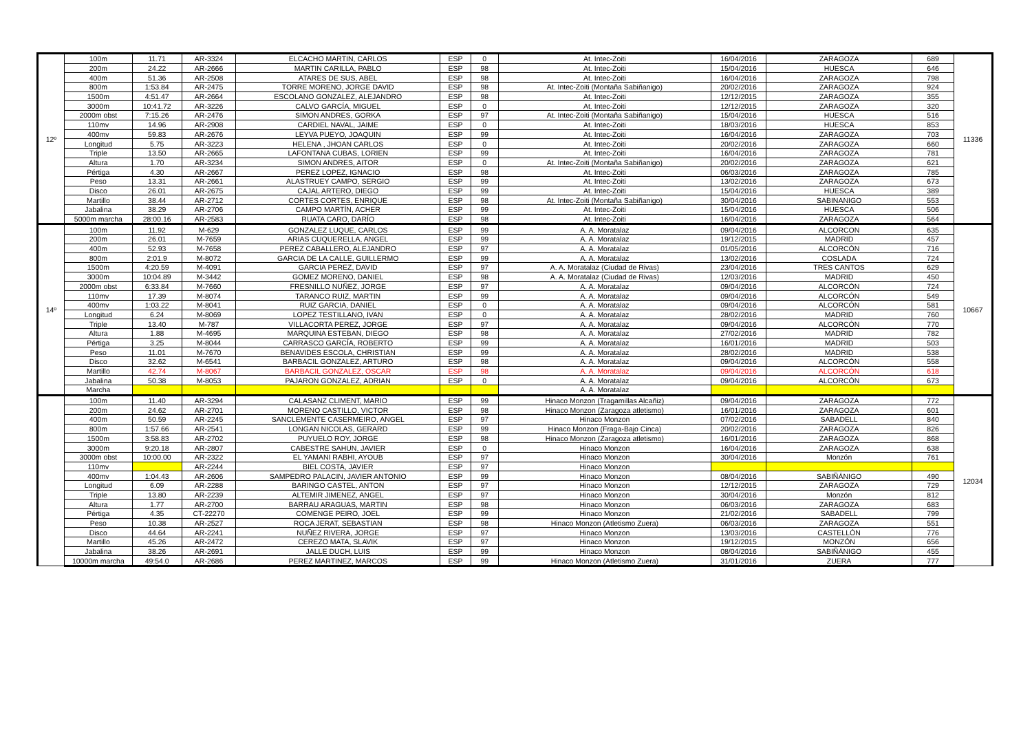| 12º | 100m | 11.71 | AR-3324 | ELCACHO MARTIN, CARLOS | ESP | 0 | At. Intec-Zoiti | 16/04/2016 | ZARAGOZA | 689 | 11336 |
| | 200m | 24.22 | AR-2666 | MARTIN CARILLA, PABLO | ESP | 98 | At. Intec-Zoiti | 15/04/2016 | HUESCA | 646 | |
| | 400m | 51.36 | AR-2508 | ATARES DE SUS, ABEL | ESP | 98 | At. Intec-Zoiti | 16/04/2016 | ZARAGOZA | 798 | |
| | 800m | 1:53.84 | AR-2475 | TORRE MORENO, JORGE DAVID | ESP | 98 | At. Intec-Zoiti (Montaña Sabiñanigo) | 20/02/2016 | ZARAGOZA | 924 | |
| | 1500m | 4:51.47 | AR-2664 | ESCOLANO GONZALEZ, ALEJANDRO | ESP | 98 | At. Intec-Zoiti | 12/12/2015 | ZARAGOZA | 355 | |
| | 3000m | 10:41.72 | AR-3226 | CALVO GARCÍA, MIGUEL | ESP | 0 | At. Intec-Zoiti | 12/12/2015 | ZARAGOZA | 320 | |
| | 2000m obst | 7:15.26 | AR-2476 | SIMON ANDRES, GORKA | ESP | 97 | At. Intec-Zoiti (Montaña Sabiñanigo) | 15/04/2016 | HUESCA | 516 | |
| | 110mv | 14.96 | AR-2908 | CARDIEL NAVAL, JAIME | ESP | 0 | At. Intec-Zoiti | 18/03/2016 | HUESCA | 853 | |
| | 400mv | 59.83 | AR-2676 | LEYVA PUEYO, JOAQUIN | ESP | 99 | At. Intec-Zoiti | 16/04/2016 | ZARAGOZA | 703 | |
| | Longitud | 5.75 | AR-3223 | HELENA , JHOAN CARLOS | ESP | 0 | At. Intec-Zoiti | 20/02/2016 | ZARAGOZA | 660 | |
| | Triple | 13.50 | AR-2665 | LAFONTANA CUBAS, LORIEN | ESP | 99 | At. Intec-Zoiti | 16/04/2016 | ZARAGOZA | 781 | |
| | Altura | 1.70 | AR-3234 | SIMON ANDRES, AITOR | ESP | 0 | At. Intec-Zoiti (Montaña Sabiñanigo) | 20/02/2016 | ZARAGOZA | 621 | |
| | Pértiga | 4.30 | AR-2667 | PEREZ LOPEZ, IGNACIO | ESP | 98 | At. Intec-Zoiti | 06/03/2016 | ZARAGOZA | 785 | |
| | Peso | 13.31 | AR-2661 | ALASTRUEY CAMPO, SERGIO | ESP | 99 | At. Intec-Zoiti | 13/02/2016 | ZARAGOZA | 673 | |
| | Disco | 26.01 | AR-2675 | CAJAL ARTERO, DIEGO | ESP | 99 | At. Intec-Zoiti | 15/04/2016 | HUESCA | 389 | |
| | Martillo | 38.44 | AR-2712 | CORTES CORTES, ENRIQUE | ESP | 98 | At. Intec-Zoiti (Montaña Sabiñanigo) | 30/04/2016 | SABINANIGO | 553 | |
| | Jabalina | 38.29 | AR-2706 | CAMPO MARTÍN, ACHER | ESP | 99 | At. Intec-Zoiti | 15/04/2016 | HUESCA | 506 | |
| | 5000m marcha | 28:00.16 | AR-2583 | RUATA CARO, DARÍO | ESP | 98 | At. Intec-Zoiti | 16/04/2016 | ZARAGOZA | 564 | |
| 14º | 100m | 11.92 | M-629 | GONZALEZ LUQUE, CARLOS | ESP | 99 | A. A. Moratalaz | 09/04/2016 | ALCORCON | 635 | 10667 |
| | 200m | 26.01 | M-7659 | ARIAS CUQUERELLA, ANGEL | ESP | 99 | A. A. Moratalaz | 19/12/2015 | MADRID | 457 | |
| | 400m | 52.93 | M-7658 | PEREZ CABALLERO, ALEJANDRO | ESP | 97 | A. A. Moratalaz | 01/05/2016 | ALCORCÓN | 716 | |
| | 800m | 2:01.9 | M-8072 | GARCIA DE LA CALLE, GUILLERMO | ESP | 99 | A. A. Moratalaz | 13/02/2016 | COSLADA | 724 | |
| | 1500m | 4:20.59 | M-4091 | GARCIA PEREZ, DAVID | ESP | 97 | A. A. Moratalaz (Ciudad de Rivas) | 23/04/2016 | TRES CANTOS | 629 | |
| | 3000m | 10:04.89 | M-3442 | GOMEZ MORENO, DANIEL | ESP | 98 | A. A. Moratalaz (Ciudad de Rivas) | 12/03/2016 | MADRID | 450 | |
| | 2000m obst | 6:33.84 | M-7660 | FRESNILLO NUÑEZ, JORGE | ESP | 97 | A. A. Moratalaz | 09/04/2016 | ALCORCÓN | 724 | |
| | 110mv | 17.39 | M-8074 | TARANCO RUIZ, MARTIN | ESP | 99 | A. A. Moratalaz | 09/04/2016 | ALCORCÓN | 549 | |
| | 400mv | 1:03.22 | M-8041 | RUIZ GARCIA, DANIEL | ESP | 0 | A. A. Moratalaz | 09/04/2016 | ALCORCÓN | 581 | |
| | Longitud | 6.24 | M-8069 | LOPEZ TESTILLANO, IVAN | ESP | 0 | A. A. Moratalaz | 28/02/2016 | MADRID | 760 | |
| | Triple | 13.40 | M-787 | VILLACORTA PEREZ, JORGE | ESP | 97 | A. A. Moratalaz | 09/04/2016 | ALCORCÓN | 770 | |
| | Altura | 1.88 | M-4695 | MARQUINA ESTEBAN, DIEGO | ESP | 98 | A. A. Moratalaz | 27/02/2016 | MADRID | 782 | |
| | Pértiga | 3.25 | M-8044 | CARRASCO GARCÍA, ROBERTO | ESP | 99 | A. A. Moratalaz | 16/01/2016 | MADRID | 503 | |
| | Peso | 11.01 | M-7670 | BENAVIDES ESCOLA, CHRISTIAN | ESP | 99 | A. A. Moratalaz | 28/02/2016 | MADRID | 538 | |
| | Disco | 32.62 | M-6541 | BARBACIL GONZALEZ, ARTURO | ESP | 98 | A. A. Moratalaz | 09/04/2016 | ALCORCÓN | 558 | |
| | Martillo | 42.74 | M-8067 | BARBACIL GONZALEZ, OSCAR | ESP | 98 | A. A. Moratalaz | 09/04/2016 | ALCORCÓN | 618 | |
| | Jabalina | 50.38 | M-8053 | PAJARON GONZALEZ, ADRIAN | ESP | 0 | A. A. Moratalaz | 09/04/2016 | ALCORCÓN | 673 | |
| | Marcha | | | | | | A. A. Moratalaz | | | | |
| | 100m | 11.40 | AR-3294 | CALASANZ CLIMENT, MARIO | ESP | 99 | Hinaco Monzon (Tragamillas Alcañiz) | 09/04/2016 | ZARAGOZA | 772 | 12034 |
| | 200m | 24.62 | AR-2701 | MORENO CASTILLO, VICTOR | ESP | 98 | Hinaco Monzon (Zaragoza atletismo) | 16/01/2016 | ZARAGOZA | 601 | |
| | 400m | 50.59 | AR-2245 | SANCLEMENTE CASERMEIRO, ANGEL | ESP | 97 | Hinaco Monzon | 07/02/2016 | SABADELL | 840 | |
| | 800m | 1:57.66 | AR-2541 | LONGAN NICOLAS, GERARD | ESP | 99 | Hinaco Monzon (Fraga-Bajo Cinca) | 20/02/2016 | ZARAGOZA | 826 | |
| | 1500m | 3:58.83 | AR-2702 | PUYUELO ROY, JORGE | ESP | 98 | Hinaco Monzon (Zaragoza atletismo) | 16/01/2016 | ZARAGOZA | 868 | |
| | 3000m | 9:20.18 | AR-2807 | CABESTRE SAHUN, JAVIER | ESP | 0 | Hinaco Monzon | 16/04/2016 | ZARAGOZA | 638 | |
| | 3000m obst | 10:00.00 | AR-2322 | EL YAMANI RABHI, AYOUB | ESP | 97 | Hinaco Monzon | 30/04/2016 | Monzón | 761 | |
| | 110mv | | AR-2244 | BIEL COSTA, JAVIER | ESP | 97 | Hinaco Monzon | | | | |
| | 400mv | 1:04.43 | AR-2606 | SAMPEDRO PALACIN, JAVIER ANTONIO | ESP | 99 | Hinaco Monzon | 08/04/2016 | SABIÑÁNIGO | 490 | |
| | Longitud | 6.09 | AR-2288 | BARINGO CASTEL, ANTON | ESP | 97 | Hinaco Monzon | 12/12/2015 | ZARAGOZA | 729 | |
| | Triple | 13.80 | AR-2239 | ALTEMIR JIMENEZ, ANGEL | ESP | 97 | Hinaco Monzon | 30/04/2016 | Monzón | 812 | |
| | Altura | 1.77 | AR-2700 | BARRAU ARAGUAS, MARTIN | ESP | 98 | Hinaco Monzon | 06/03/2016 | ZARAGOZA | 683 | |
| | Pértiga | 4.35 | CT-22270 | COMENGE PEIRO, JOEL | ESP | 99 | Hinaco Monzon | 21/02/2016 | SABADELL | 799 | |
| | Peso | 10.38 | AR-2527 | ROCA JERAT, SEBASTIAN | ESP | 98 | Hinaco Monzon (Atletismo Zuera) | 06/03/2016 | ZARAGOZA | 551 | |
| | Disco | 44.64 | AR-2241 | NUÑEZ RIVERA, JORGE | ESP | 97 | Hinaco Monzon | 13/03/2016 | CASTELLÓN | 776 | |
| | Martillo | 45.26 | AR-2472 | CEREZO MATA, SLAVIK | ESP | 97 | Hinaco Monzon | 19/12/2015 | MONZÓN | 656 | |
| | Jabalina | 38.26 | AR-2691 | JALLE DUCH, LUIS | ESP | 99 | Hinaco Monzon | 08/04/2016 | SABIÑÁNIGO | 455 | |
| | 10000m marcha | 49:54.0 | AR-2686 | PEREZ MARTINEZ, MARCOS | ESP | 99 | Hinaco Monzon (Atletismo Zuera) | 31/01/2016 | ZUERA | 777 | |